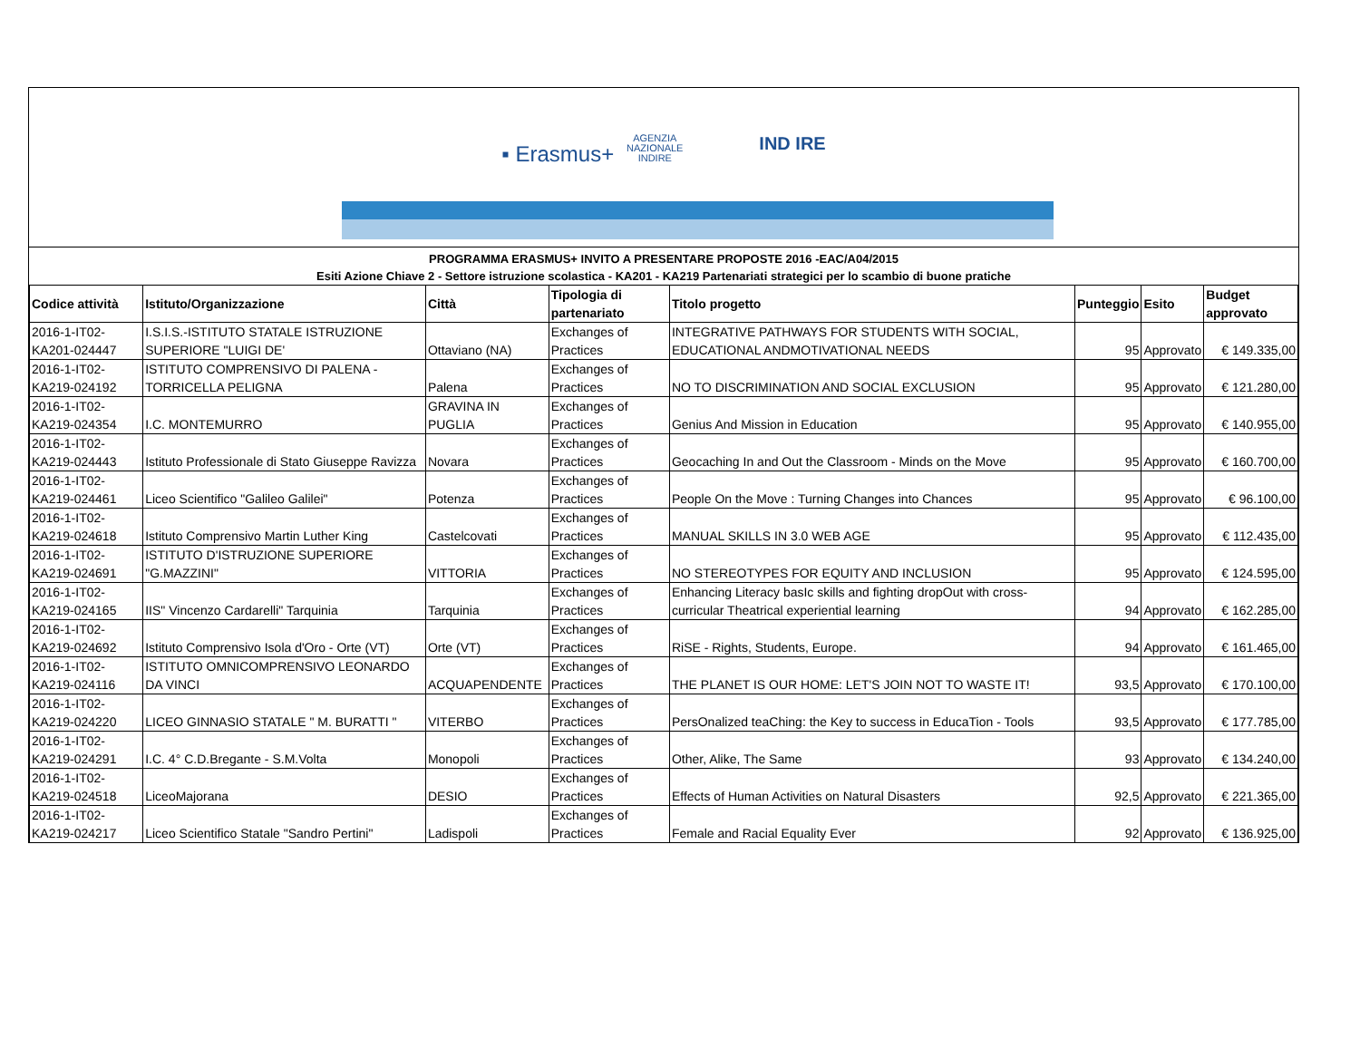▪ Erasmus+ AGENZIA
NAZIONALE
INDIRE
IND IRE
PROGRAMMA ERASMUS+ INVITO A PRESENTARE PROPOSTE 2016 -EAC/A04/2015
Esiti Azione Chiave 2 - Settore istruzione scolastica - KA201 - KA219 Partenariati strategici per lo scambio di buone pratiche
| Codice attività | Istituto/Organizzazione | Città | Tipologia di partenariato | Titolo progetto | Punteggio | Esito | Budget approvato |
| --- | --- | --- | --- | --- | --- | --- | --- |
| 2016-1-IT02-KA201-024447 | I.S.I.S.-ISTITUTO STATALE ISTRUZIONE SUPERIORE "LUIGI DE' | Ottaviano (NA) | Exchanges of Practices | INTEGRATIVE PATHWAYS FOR STUDENTS WITH SOCIAL, EDUCATIONAL ANDMOTIVATIONAL NEEDS | 95 | Approvato | € 149.335,00 |
| 2016-1-IT02-KA219-024192 | ISTITUTO COMPRENSIVO DI PALENA - TORRICELLA PELIGNA | Palena | Exchanges of Practices | NO TO DISCRIMINATION AND SOCIAL EXCLUSION | 95 | Approvato | € 121.280,00 |
| 2016-1-IT02-KA219-024354 | I.C. MONTEMURRO | GRAVINA IN PUGLIA | Exchanges of Practices | Genius And Mission in Education | 95 | Approvato | € 140.955,00 |
| 2016-1-IT02-KA219-024443 | Istituto Professionale di Stato Giuseppe Ravizza | Novara | Exchanges of Practices | Geocaching In and Out the Classroom - Minds on the Move | 95 | Approvato | € 160.700,00 |
| 2016-1-IT02-KA219-024461 | Liceo Scientifico "Galileo Galilei" | Potenza | Exchanges of Practices | People On the Move : Turning Changes into Chances | 95 | Approvato | € 96.100,00 |
| 2016-1-IT02-KA219-024618 | Istituto Comprensivo Martin Luther King | Castelcovati | Exchanges of Practices | MANUAL SKILLS IN 3.0 WEB AGE | 95 | Approvato | € 112.435,00 |
| 2016-1-IT02-KA219-024691 | ISTITUTO D'ISTRUZIONE SUPERIORE "G.MAZZINI" | VITTORIA | Exchanges of Practices | NO STEREOTYPES FOR EQUITY AND INCLUSION | 95 | Approvato | € 124.595,00 |
| 2016-1-IT02-KA219-024165 | IIS" Vincenzo Cardarelli" Tarquinia | Tarquinia | Exchanges of Practices | Enhancing Literacy basIc skills and fighting dropOut with cross-curricular Theatrical experiential learning | 94 | Approvato | € 162.285,00 |
| 2016-1-IT02-KA219-024692 | Istituto Comprensivo Isola d'Oro - Orte (VT) | Orte (VT) | Exchanges of Practices | RiSE - Rights, Students, Europe. | 94 | Approvato | € 161.465,00 |
| 2016-1-IT02-KA219-024116 | ISTITUTO OMNICOMPRENSIVO LEONARDO DA VINCI | ACQUAPENDENTE | Exchanges of Practices | THE PLANET IS OUR HOME: LET'S JOIN NOT TO WASTE IT! | 93,5 | Approvato | € 170.100,00 |
| 2016-1-IT02-KA219-024220 | LICEO GINNASIO STATALE " M. BURATTI " | VITERBO | Exchanges of Practices | PersOnalized teaChing: the Key to success in EducaTion - Tools | 93,5 | Approvato | € 177.785,00 |
| 2016-1-IT02-KA219-024291 | I.C. 4° C.D.Bregante - S.M.Volta | Monopoli | Exchanges of Practices | Other, Alike, The Same | 93 | Approvato | € 134.240,00 |
| 2016-1-IT02-KA219-024518 | LiceoMajorana | DESIO | Exchanges of Practices | Effects of Human Activities on Natural Disasters | 92,5 | Approvato | € 221.365,00 |
| 2016-1-IT02-KA219-024217 | Liceo Scientifico Statale "Sandro Pertini" | Ladispoli | Exchanges of Practices | Female and Racial Equality Ever | 92 | Approvato | € 136.925,00 |